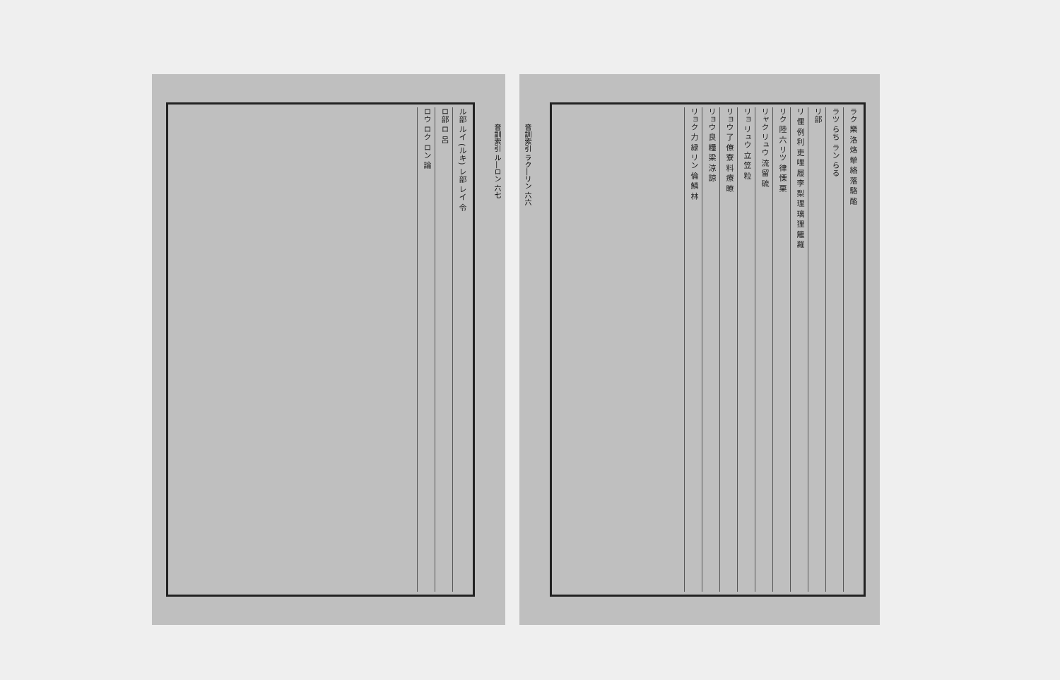ル部 ルイ (ルキ) レ部 レイ 令
ロ部 ロ 呂
ロウ ロク ロン 論
音訓索引 ル―ロン 六七
音訓索引 ラク―リン 六六
ラク 樂 洛 烙 犖 絡 落 駱 酪
ラツ らち ラン らる
リ部
リ 俚 例 利 吏 哩 履 李 梨 理 璃 狸 籬 羅
リク 陸 六 リツ 律 慄 栗
リャク リュウ 流 留 硫
リョ リュウ 立 笠 粒
リョウ 了 僚 寮 料 療 瞭
リョウ 良 糧 梁 涼 諒
リョク 力 緑 リン 倫 鱗 林